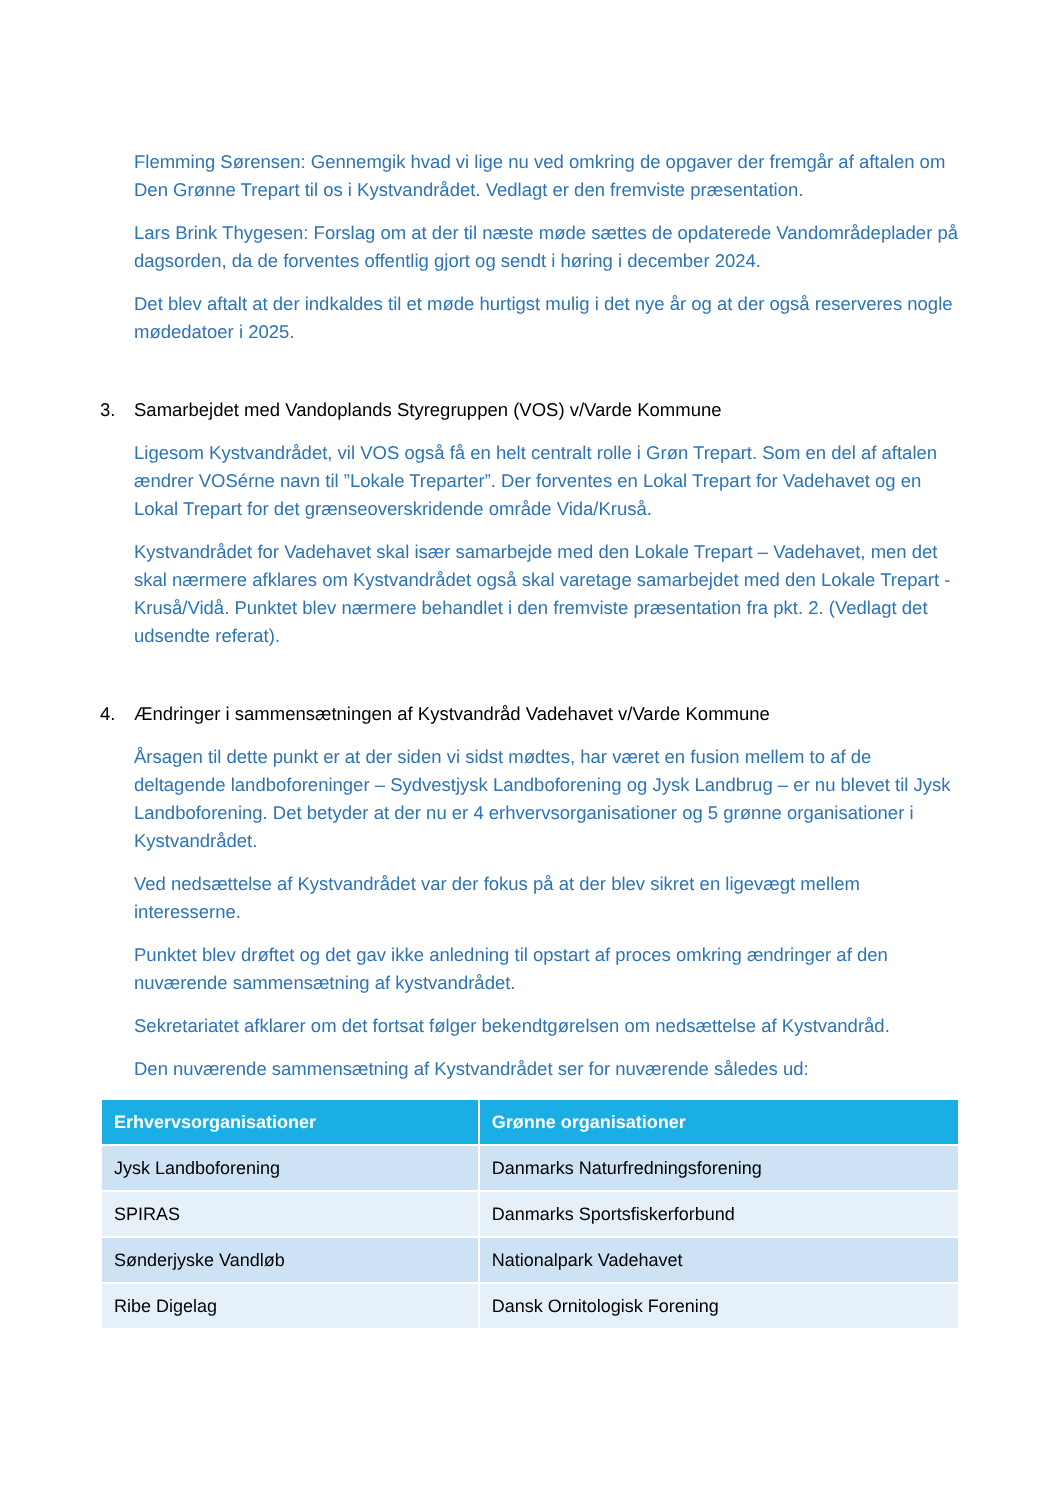Flemming Sørensen: Gennemgik hvad vi lige nu ved omkring de opgaver der fremgår af aftalen om Den Grønne Trepart til os i Kystvandrådet. Vedlagt er den fremviste præsentation.
Lars Brink Thygesen: Forslag om at der til næste møde sættes de opdaterede Vandområdeplader på dagsorden, da de forventes offentlig gjort og sendt i høring i december 2024.
Det blev aftalt at der indkaldes til et møde hurtigst mulig i det nye år og at der også reserveres nogle mødedatoer i 2025.
3. Samarbejdet med Vandoplands Styregruppen (VOS) v/Varde Kommune
Ligesom Kystvandrådet, vil VOS også få en helt centralt rolle i Grøn Trepart. Som en del af aftalen ændrer VOSérne navn til ”Lokale Treparter”. Der forventes en Lokal Trepart for Vadehavet og en Lokal Trepart for det grænseoverskridende område Vida/Kruså.
Kystvandrådet for Vadehavet skal især samarbejde med den Lokale Trepart – Vadehavet, men det skal nærmere afklares om Kystvandrådet også skal varetage samarbejdet med den Lokale Trepart - Kruså/Vidå. Punktet blev nærmere behandlet i den fremviste præsentation fra pkt. 2. (Vedlagt det udsendte referat).
4. Ændringer i sammensætningen af Kystvandråd Vadehavet v/Varde Kommune
Årsagen til dette punkt er at der siden vi sidst mødtes, har været en fusion mellem to af de deltagende landboforeninger – Sydvestjysk Landboforening og Jysk Landbrug – er nu blevet til Jysk Landboforening. Det betyder at der nu er 4 erhvervsorganisationer og 5 grønne organisationer i Kystvandrådet.
Ved nedsættelse af Kystvandrådet var der fokus på at der blev sikret en ligevægt mellem interesserne.
Punktet blev drøftet og det gav ikke anledning til opstart af proces omkring ændringer af den nuværende sammensætning af kystvandrådet.
Sekretariatet afklarer om det fortsat følger bekendtgørelsen om nedsættelse af Kystvandråd.
Den nuværende sammensætning af Kystvandrådet ser for nuværende således ud:
| Erhvervsorganisationer | Grønne organisationer |
| --- | --- |
| Jysk Landboforening | Danmarks Naturfredningsforening |
| SPIRAS | Danmarks Sportsfiskerforbund |
| Sønderjyske Vandløb | Nationalpark Vadehavet |
| Ribe Digelag | Dansk Ornitologisk Forening |